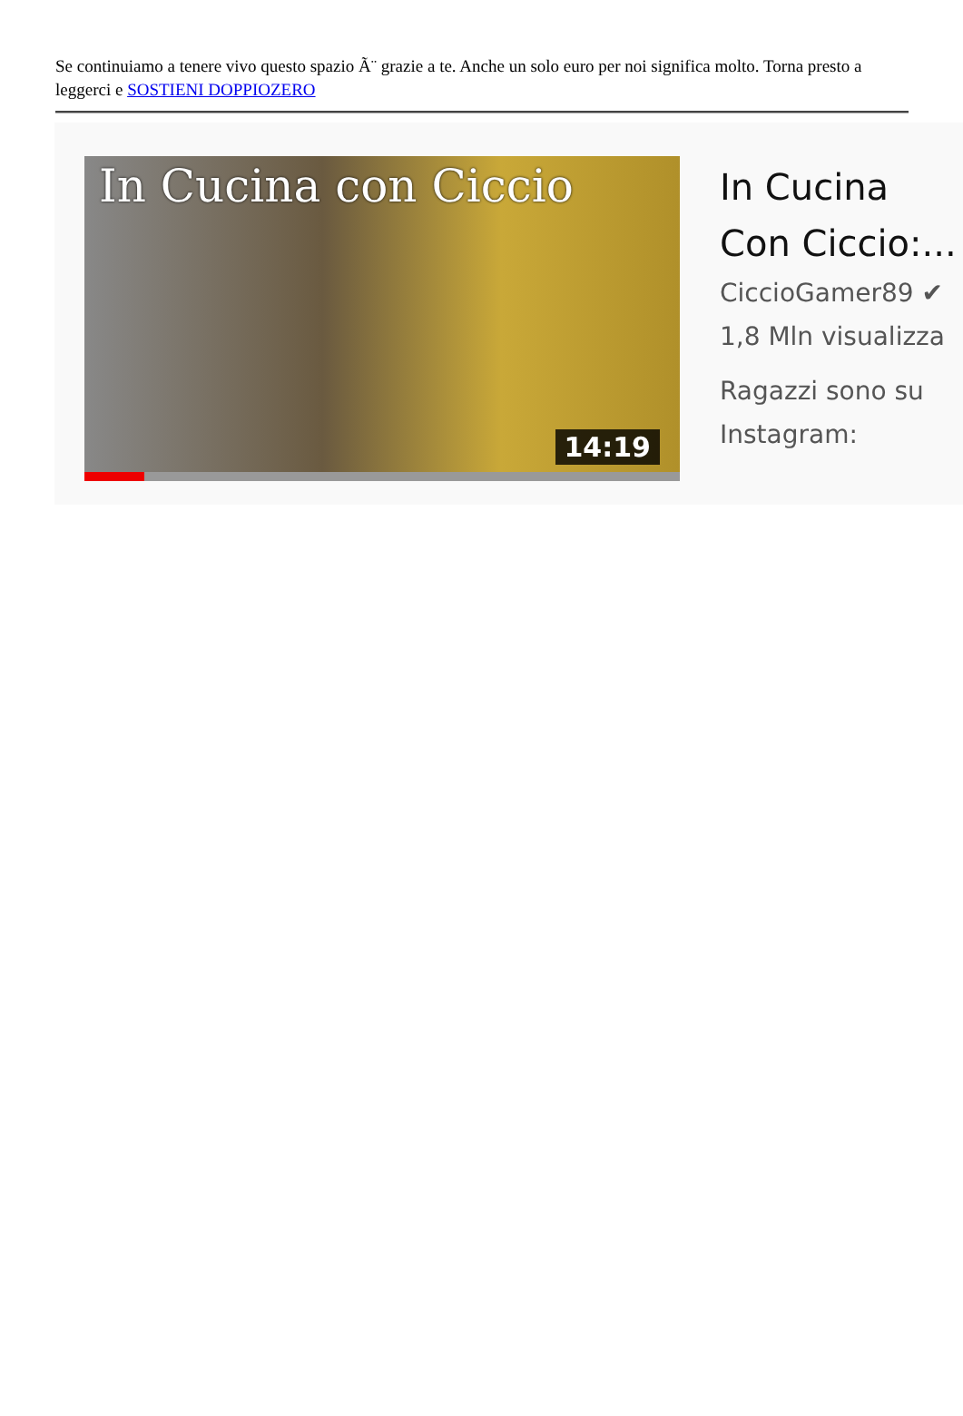Se continuiamo a tenere vivo questo spazio Ã¨ grazie a te. Anche un solo euro per noi significa molto. Torna presto a leggerci e SOSTIENI DOPPIOZERO
In Cucina con Ciccio
14:19
In Cucina
Con Ciccio:...
CiccioGamer89 ✔
1,8 Mln visualizza
Ragazzi sono su
Instagram: